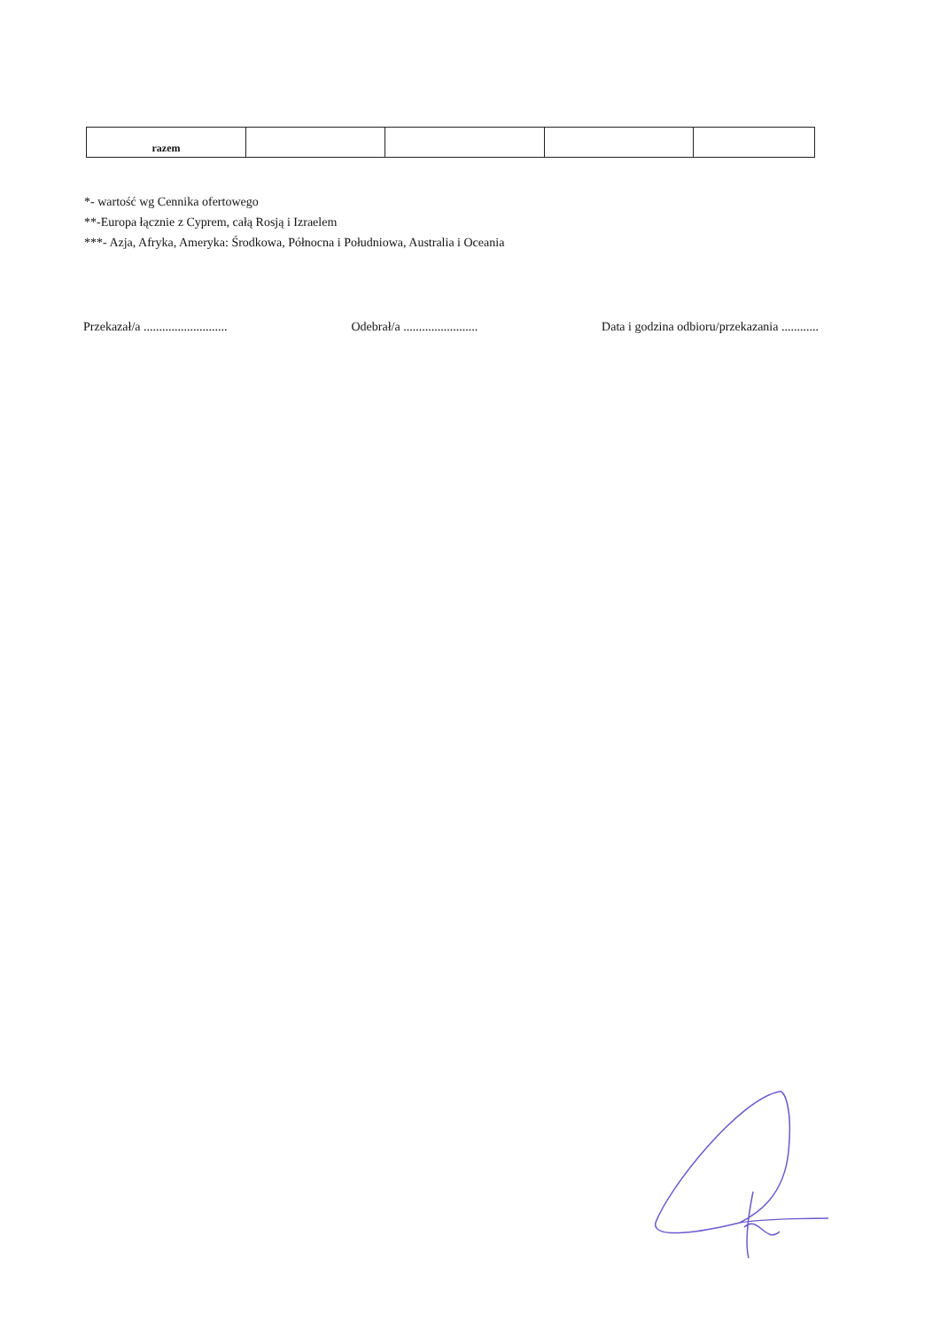| razem | | | | |
*- wartość wg Cennika ofertowego
**-Europa łącznie z Cyprem, całą Rosją i Izraelem
***- Azja, Afryka, Ameryka: Środkowa, Północna i Południowa, Australia i Oceania
Przekazał/a ........................... Odebrał/a ........................ Data i godzina odbioru/przekazania ............